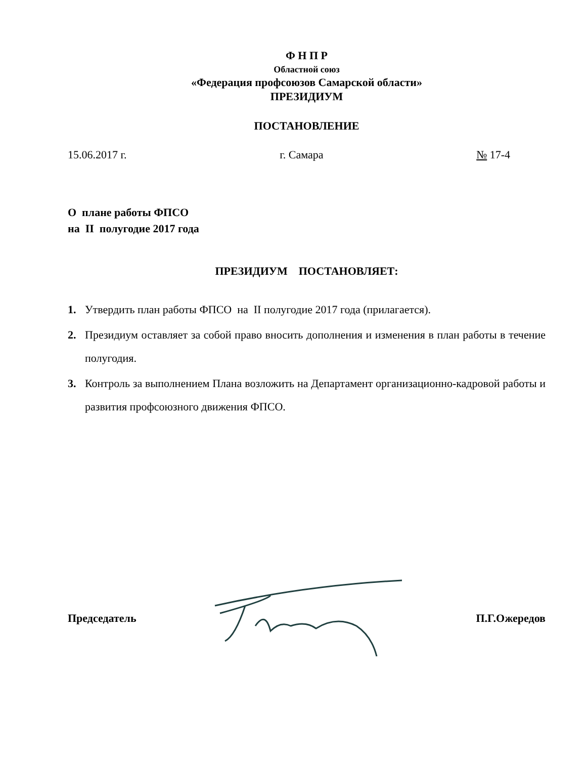Ф Н П Р
Областной союз
«Федерация профсоюзов Самарской области»
ПРЕЗИДИУМ
ПОСТАНОВЛЕНИЕ
15.06.2017 г. г. Самара № 17-4
О плане работы ФПСО
на II полугодие 2017 года
ПРЕЗИДИУМ ПОСТАНОВЛЯЕТ:
1. Утвердить план работы ФПСО на II полугодие 2017 года (прилагается).
2. Президиум оставляет за собой право вносить дополнения и изменения в план работы в течение полугодия.
3. Контроль за выполнением Плана возложить на Департамент организационно-кадровой работы и развития профсоюзного движения ФПСО.
Председатель П.Г.Ожередов